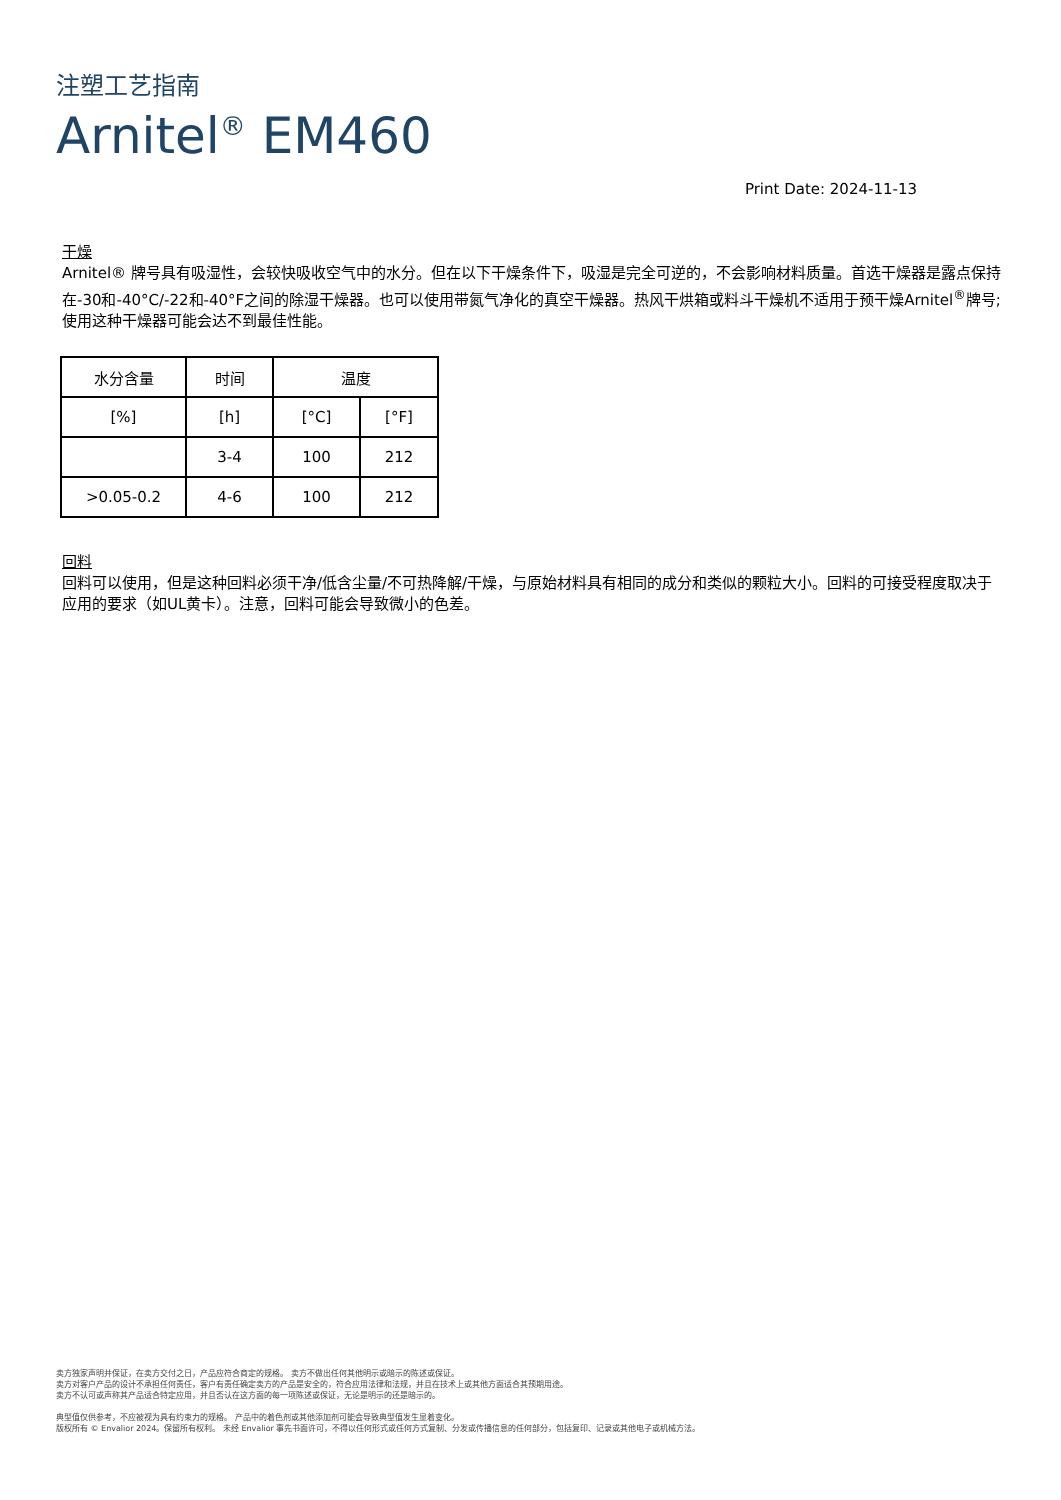注塑工艺指南
Arnitel<sup>®</sup> EM460
Print Date: 2024-11-13
干燥
Arnitel® 牌号具有吸湿性，会较快吸收空气中的水分。但在以下干燥条件下，吸湿是完全可逆的，不会影响材料质量。首选干燥器是露点保持在-30和-40°C/-22和-40°F之间的除湿干燥器。也可以使用带氮气净化的真空干燥器。热风干烘箱或料斗干燥机不适用于预干燥Arnitel<sup>®</sup>牌号;使用这种干燥器可能会达不到最佳性能。
| 水分含量 | 时间 | 温度 | |
| --- | --- | --- | --- |
| [%] | [h] | [°C] | [°F] |
| | 3-4 | 100 | 212 |
| >0.05-0.2 | 4-6 | 100 | 212 |
回料
回料可以使用，但是这种回料必须干净/低含尘量/不可热降解/干燥，与原始材料具有相同的成分和类似的颗粒大小。回料的可接受程度取决于应用的要求（如UL黄卡）。注意，回料可能会导致微小的色差。
卖方独家声明并保证，在卖方交付之日，产品应符合商定的规格。 卖方不做出任何其他明示或暗示的陈述或保证。
卖方对客户产品的设计不承担任何责任，客户有责任确定卖方的产品是安全的，符合应用法律和法规，并且在技术上或其他方面适合其预期用途。
卖方不认可或声称其产品适合特定应用，并且否认在这方面的每一项陈述或保证，无论是明示的还是暗示的。
典型值仅供参考，不应被视为具有约束力的规格。 产品中的着色剂或其他添加剂可能会导致典型值发生显着变化。
版权所有 © Envalior 2024。保留所有权利。 未经 Envalior 事先书面许可，不得以任何形式或任何方式复制、分发或传播信息的任何部分，包括复印、记录或其他电子或机械方法。